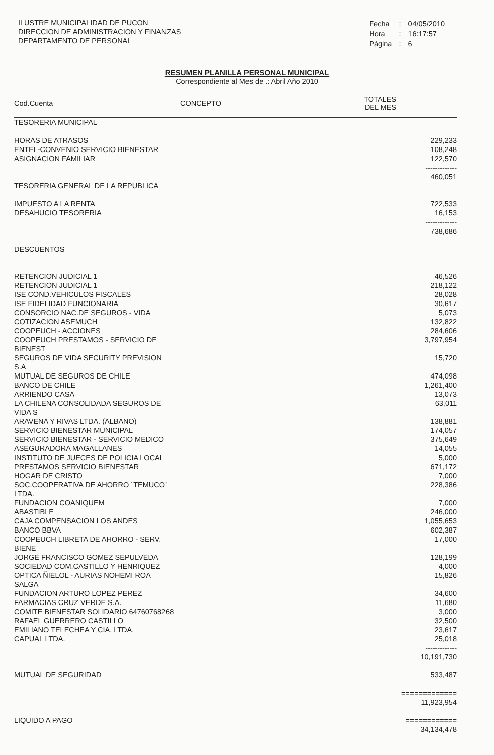ILUSTRE MUNICIPALIDAD DE PUCON
DIRECCION DE ADMINISTRACION Y FINANZAS
DEPARTAMENTO DE PERSONAL
| Fecha | : | 04/05/2010 |
| Hora | : | 16:17:57 |
| Página | : | 6 |
RESUMEN PLANILLA PERSONAL MUNICIPAL
Correspondiente al Mes de .: Abril Año 2010
| Cod.Cuenta | CONCEPTO | TOTALES DEL MES |
| --- | --- | --- |
| TESORERIA MUNICIPAL | | |
| HORAS DE ATRASOS | | 229,233 |
| ENTEL-CONVENIO SERVICIO BIENESTAR | | 108,248 |
| ASIGNACION FAMILIAR | | 122,570 |
| | | ------------- 460,051 |
| TESORERIA GENERAL DE LA REPUBLICA | | |
| IMPUESTO A LA RENTA | | 722,533 |
| DESAHUCIO TESORERIA | | 16,153 |
| | | ------------- 738,686 |
| DESCUENTOS | | |
| RETENCION JUDICIAL 1 | | 46,526 |
| RETENCION JUDICIAL 1 | | 218,122 |
| ISE COND.VEHICULOS FISCALES | | 28,028 |
| ISE FIDELIDAD FUNCIONARIA | | 30,617 |
| CONSORCIO NAC.DE SEGUROS - VIDA | | 5,073 |
| COTIZACION ASEMUCH | | 132,822 |
| COOPEUCH - ACCIONES | | 284,606 |
| COOPEUCH PRESTAMOS - SERVICIO DE BIENEST | | 3,797,954 |
| SEGUROS DE VIDA SECURITY PREVISION S.A | | 15,720 |
| MUTUAL DE SEGUROS DE CHILE | | 474,098 |
| BANCO DE CHILE | | 1,261,400 |
| ARRIENDO CASA | | 13,073 |
| LA CHILENA CONSOLIDADA SEGUROS DE VIDA S | | 63,011 |
| ARAVENA Y RIVAS LTDA. (ALBANO) | | 138,881 |
| SERVICIO BIENESTAR MUNICIPAL | | 174,057 |
| SERVICIO BIENESTAR - SERVICIO MEDICO | | 375,649 |
| ASEGURADORA MAGALLANES | | 14,055 |
| INSTITUTO DE JUECES DE POLICIA LOCAL | | 5,000 |
| PRESTAMOS SERVICIO BIENESTAR | | 671,172 |
| HOGAR DE CRISTO | | 7,000 |
| SOC.COOPERATIVA DE AHORRO ´TEMUCO´ LTDA. | | 228,386 |
| FUNDACION COANIQUEM | | 7,000 |
| ABASTIBLE | | 246,000 |
| CAJA COMPENSACION LOS ANDES | | 1,055,653 |
| BANCO BBVA | | 602,387 |
| COOPEUCH LIBRETA DE AHORRO - SERV. BIENE | | 17,000 |
| JORGE FRANCISCO GOMEZ SEPULVEDA | | 128,199 |
| SOCIEDAD COM.CASTILLO Y HENRIQUEZ | | 4,000 |
| OPTICA ÑIELOL - AURIAS NOHEMI ROA SALGA | | 15,826 |
| FUNDACION ARTURO LOPEZ PEREZ | | 34,600 |
| FARMACIAS CRUZ VERDE S.A. | | 11,680 |
| COMITE BIENESTAR SOLIDARIO 64760768268 | | 3,000 |
| RAFAEL GUERRERO CASTILLO | | 32,500 |
| EMILIANO TELECHEA Y CIA. LTDA. | | 23,617 |
| CAPUAL LTDA. | | 25,018 |
| | | ------------- 10,191,730 |
| MUTUAL DE SEGURIDAD | | 533,487 |
| | | ============= 11,923,954 |
| LIQUIDO A PAGO | | ============ 34,134,478 |